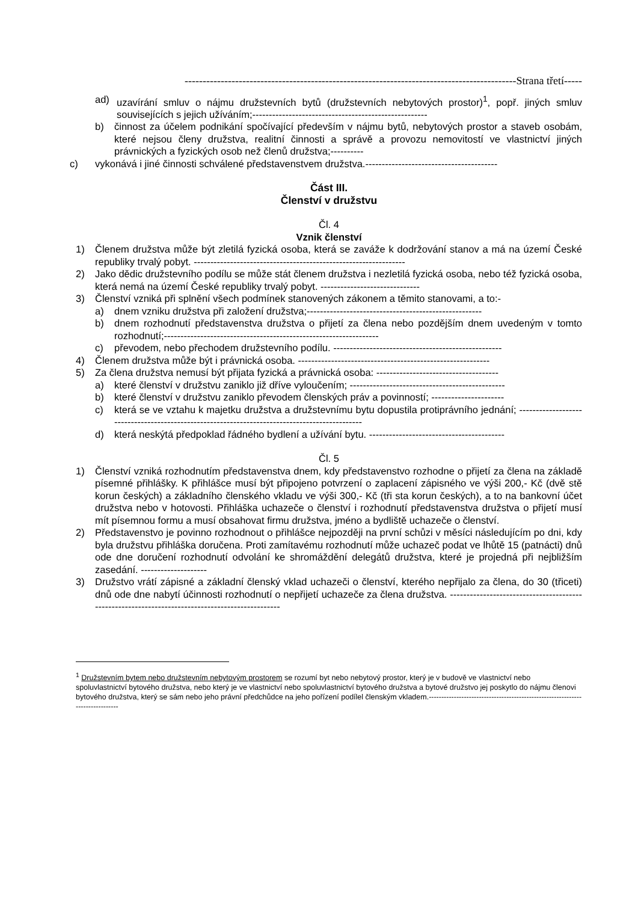--------------------------------------------------------------------------------------------Strana třetí-----
ad) uzavírání smluv o nájmu družstevních bytů (družstevních nebytových prostor)<sup>1</sup>, popř. jiných smluv souvisejících s jejich užíváním;-----------------------------------------------------
b) činnost za účelem podnikání spočívající především v nájmu bytů, nebytových prostor a staveb osobám, které nejsou členy družstva, realitní činnosti a správě a provozu nemovitostí ve vlastnictví jiných právnických a fyzických osob než členů družstva;----------
c) vykonává i jiné činnosti schválené představenstvem družstva.----------------------------------------
Část III.
Členství v družstvu
Čl. 4
Vznik členství
1) Členem družstva může být zletilá fyzická osoba, která se zaváže k dodržování stanov a má na území České republiky trvalý pobyt. ----------------------------------------------------------------
2) Jako dědic družstevního podílu se může stát členem družstva i nezletilá fyzická osoba, nebo též fyzická osoba, která nemá na území České republiky trvalý pobyt. ------------------------------
3) Členství vzniká při splnění všech podmínek stanovených zákonem a těmito stanovami, a to:-
a) dnem vzniku družstva při založení družstva;-----------------------------------------------------
b) dnem rozhodnutí představenstva družstva o přijetí za člena nebo pozdějším dnem uvedeným v tomto rozhodnutí;-----------------------------------------------------------------
c) převodem, nebo přechodem družstevního podílu. ---------------------------------------------------
4) Členem družstva může být i právnická osoba. ----------------------------------------------------------
5) Za člena družstva nemusí být přijata fyzická a právnická osoba: -------------------------------------
a) které členství v družstvu zaniklo již dříve vyloučením; -----------------------------------------------
b) které členství v družstvu zaniklo převodem členských práv a povinností; ----------------------
c) která se ve vztahu k majetku družstva a družstevnímu bytu dopustila protiprávního jednání; ----------------------------------------------------------------------------------------------
d) která neskýtá předpoklad řádného bydlení a užívání bytu. -----------------------------------------
Čl. 5
1) Členství vzniká rozhodnutím představenstva dnem, kdy představenstvo rozhodne o přijetí za člena na základě písemné přihlášky. K přihlášce musí být připojeno potvrzení o zaplacení zápisného ve výši 200,- Kč (dvě stě korun českých) a základního členského vkladu ve výši 300,- Kč (tři sta korun českých), a to na bankovní účet družstva nebo v hotovosti. Přihláška uchazeče o členství i rozhodnutí představenstva družstva o přijetí musí mít písemnou formu a musí obsahovat firmu družstva, jméno a bydliště uchazeče o členství.
2) Představenstvo je povinno rozhodnout o přihlášce nejpozději na první schůzi v měsíci následujícím po dni, kdy byla družstvu přihláška doručena. Proti zamítavému rozhodnutí může uchazeč podat ve lhůtě 15 (patnácti) dnů ode dne doručení rozhodnutí odvolání ke shromáždění delegátů družstva, které je projedná při nejbližším zasedání. --------------------
3) Družstvo vrátí zápisné a základní členský vklad uchazeči o členství, kterého nepřijalo za člena, do 30 (třiceti) dnů ode dne nabytí účinnosti rozhodnutí o nepřijetí uchazeče za člena družstva. ------------------------------------------------------------------------------------------------
<sup>1</sup> Družstevním bytem nebo družstevním nebytovým prostorem se rozumí byt nebo nebytový prostor, který je v budově ve vlastnictví nebo spoluvlastnictví bytového družstva, nebo který je ve vlastnictví nebo spoluvlastnictví bytového družstva a bytové družstvo jej poskytlo do nájmu členovi bytového družstva, který se sám nebo jeho právní předchůdce na jeho pořízení podílel členským vkladem.------------------------------------------------------------------------------